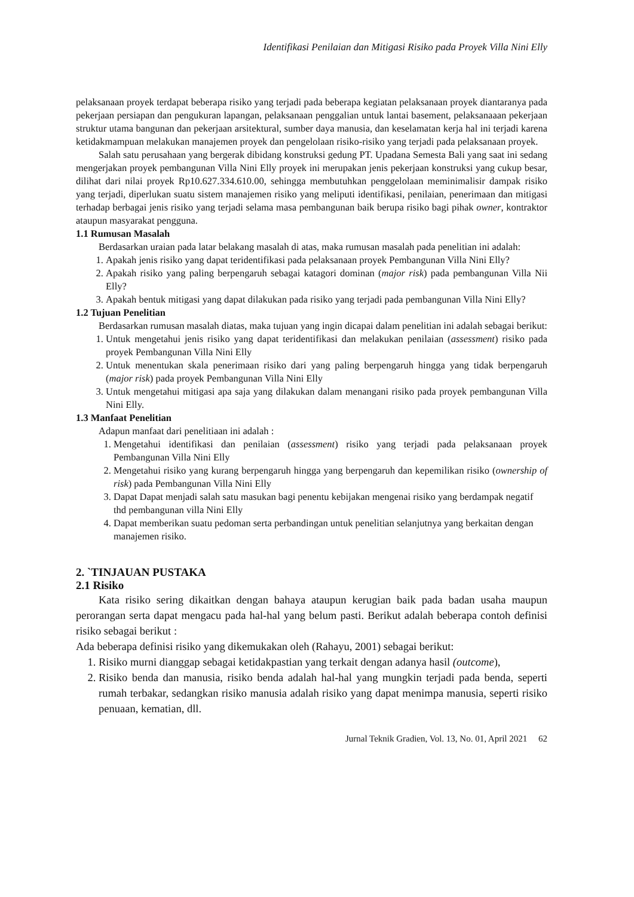Identifikasi Penilaian dan Mitigasi Risiko pada Proyek Villa Nini Elly
pelaksanaan proyek terdapat beberapa risiko yang terjadi pada beberapa kegiatan pelaksanaan proyek diantaranya pada pekerjaan persiapan dan pengukuran lapangan, pelaksanaan penggalian untuk lantai basement, pelaksanaaan pekerjaan struktur utama bangunan dan pekerjaan arsitektural, sumber daya manusia, dan keselamatan kerja hal ini terjadi karena ketidakmampuan melakukan manajemen proyek dan pengelolaan risiko-risiko yang terjadi pada pelaksanaan proyek.
Salah satu perusahaan yang bergerak dibidang konstruksi gedung PT. Upadana Semesta Bali yang saat ini sedang mengerjakan proyek pembangunan Villa Nini Elly proyek ini merupakan jenis pekerjaan konstruksi yang cukup besar, dilihat dari nilai proyek Rp10.627.334.610.00, sehingga membutuhkan penggelolaan meminimalisir dampak risiko yang terjadi, diperlukan suatu sistem manajemen risiko yang meliputi identifikasi, penilaian, penerimaan dan mitigasi terhadap berbagai jenis risiko yang terjadi selama masa pembangunan baik berupa risiko bagi pihak owner, kontraktor ataupun masyarakat pengguna.
1.1 Rumusan Masalah
Berdasarkan uraian pada latar belakang masalah di atas, maka rumusan masalah pada penelitian ini adalah:
1. Apakah jenis risiko yang dapat teridentifikasi pada pelaksanaan proyek Pembangunan Villa Nini Elly?
2. Apakah risiko yang paling berpengaruh sebagai katagori dominan (major risk) pada pembangunan Villa Nii Elly?
3. Apakah bentuk mitigasi yang dapat dilakukan pada risiko yang terjadi pada pembangunan Villa Nini Elly?
1.2 Tujuan Penelitian
Berdasarkan rumusan masalah diatas, maka tujuan yang ingin dicapai dalam penelitian ini adalah sebagai berikut:
1. Untuk mengetahui jenis risiko yang dapat teridentifikasi dan melakukan penilaian (assessment) risiko pada proyek Pembangunan Villa Nini Elly
2. Untuk menentukan skala penerimaan risiko dari yang paling berpengaruh hingga yang tidak berpengaruh (major risk) pada proyek Pembangunan Villa Nini Elly
3. Untuk mengetahui mitigasi apa saja yang dilakukan dalam menangani risiko pada proyek pembangunan Villa Nini Elly.
1.3 Manfaat Penelitian
Adapun manfaat dari penelitiaan ini adalah :
1. Mengetahui identifikasi dan penilaian (assessment) risiko yang terjadi pada pelaksanaan proyek Pembangunan Villa Nini Elly
2. Mengetahui risiko yang kurang berpengaruh hingga yang berpengaruh dan kepemilikan risiko (ownership of risk) pada Pembangunan Villa Nini Elly
3. Dapat Dapat menjadi salah satu masukan bagi penentu kebijakan mengenai risiko yang berdampak negatif thd pembangunan villa Nini Elly
4. Dapat memberikan suatu pedoman serta perbandingan untuk penelitian selanjutnya yang berkaitan dengan manajemen risiko.
2. `TINJAUAN PUSTAKA
2.1 Risiko
Kata risiko sering dikaitkan dengan bahaya ataupun kerugian baik pada badan usaha maupun perorangan serta dapat mengacu pada hal-hal yang belum pasti. Berikut adalah beberapa contoh definisi risiko sebagai berikut :
Ada beberapa definisi risiko yang dikemukakan oleh (Rahayu, 2001) sebagai berikut:
1. Risiko murni dianggap sebagai ketidakpastian yang terkait dengan adanya hasil (outcome),
2. Risiko benda dan manusia, risiko benda adalah hal-hal yang mungkin terjadi pada benda, seperti rumah terbakar, sedangkan risiko manusia adalah risiko yang dapat menimpa manusia, seperti risiko penuaan, kematian, dll.
Jurnal Teknik Gradien, Vol. 13, No. 01, April 2021 62